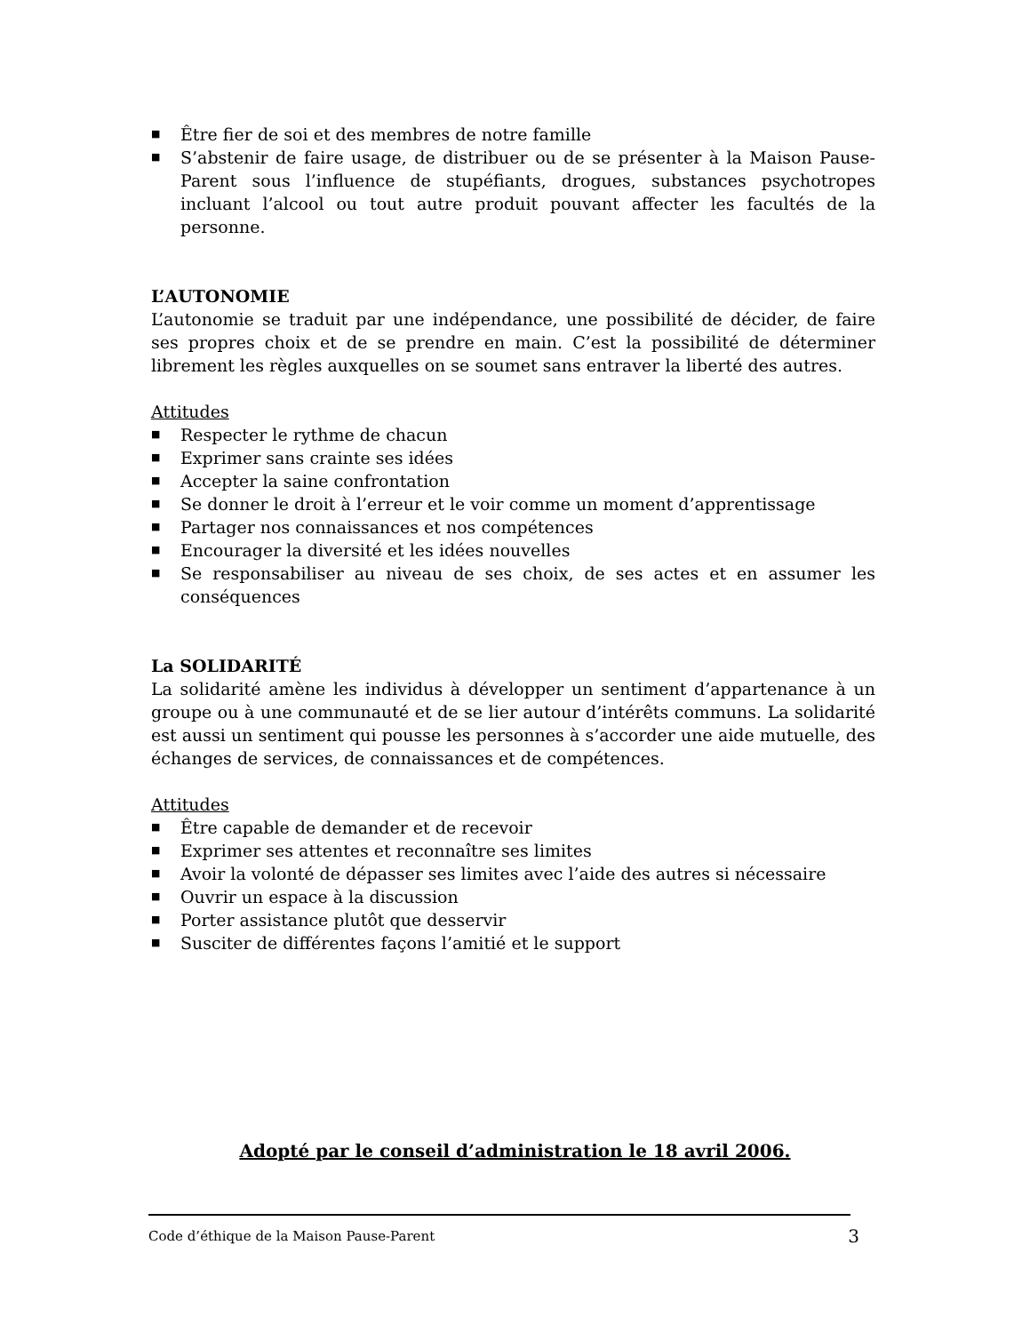■ Être fier de soi et des membres de notre famille
■ S’abstenir de faire usage, de distribuer ou de se présenter à la Maison Pause-Parent sous l’influence de stupéfiants, drogues, substances psychotropes incluant l’alcool ou tout autre produit pouvant affecter les facultés de la personne.
L’AUTONOMIE
L’autonomie se traduit par une indépendance, une possibilité de décider, de faire ses propres choix et de se prendre en main. C’est la possibilité de déterminer librement les règles auxquelles on se soumet sans entraver la liberté des autres.
Attitudes
■ Respecter le rythme de chacun
■ Exprimer sans crainte ses idées
■ Accepter la saine confrontation
■ Se donner le droit à l’erreur et le voir comme un moment d’apprentissage
■ Partager nos connaissances et nos compétences
■ Encourager la diversité et les idées nouvelles
■ Se responsabiliser au niveau de ses choix, de ses actes et en assumer les conséquences
La SOLIDARITÉ
La solidarité amène les individus à développer un sentiment d’appartenance à un groupe ou à une communauté et de se lier autour d’intérêts communs. La solidarité est aussi un sentiment qui pousse les personnes à s’accorder une aide mutuelle, des échanges de services, de connaissances et de compétences.
Attitudes
■ Être capable de demander et de recevoir
■ Exprimer ses attentes et reconnaître ses limites
■ Avoir la volonté de dépasser ses limites avec l’aide des autres si nécessaire
■ Ouvrir un espace à la discussion
■ Porter assistance plutôt que desservir
■ Susciter de différentes façons l’amitié et le support
Adopté par le conseil d’administration le 18 avril 2006.
Code d’éthique de la Maison Pause-Parent 3